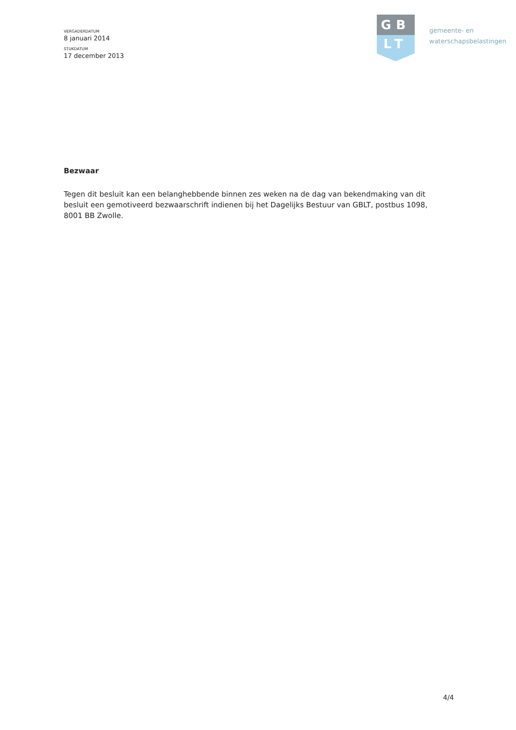VERGADERDATUM
8 januari 2014
STUKDATUM
17 december 2013
GB
LT
gemeente- en
waterschapsbelastingen
Bezwaar
Tegen dit besluit kan een belanghebbende binnen zes weken na de dag van bekendmaking van dit besluit een gemotiveerd bezwaarschrift indienen bij het Dagelijks Bestuur van GBLT, postbus 1098, 8001 BB Zwolle.
4/4